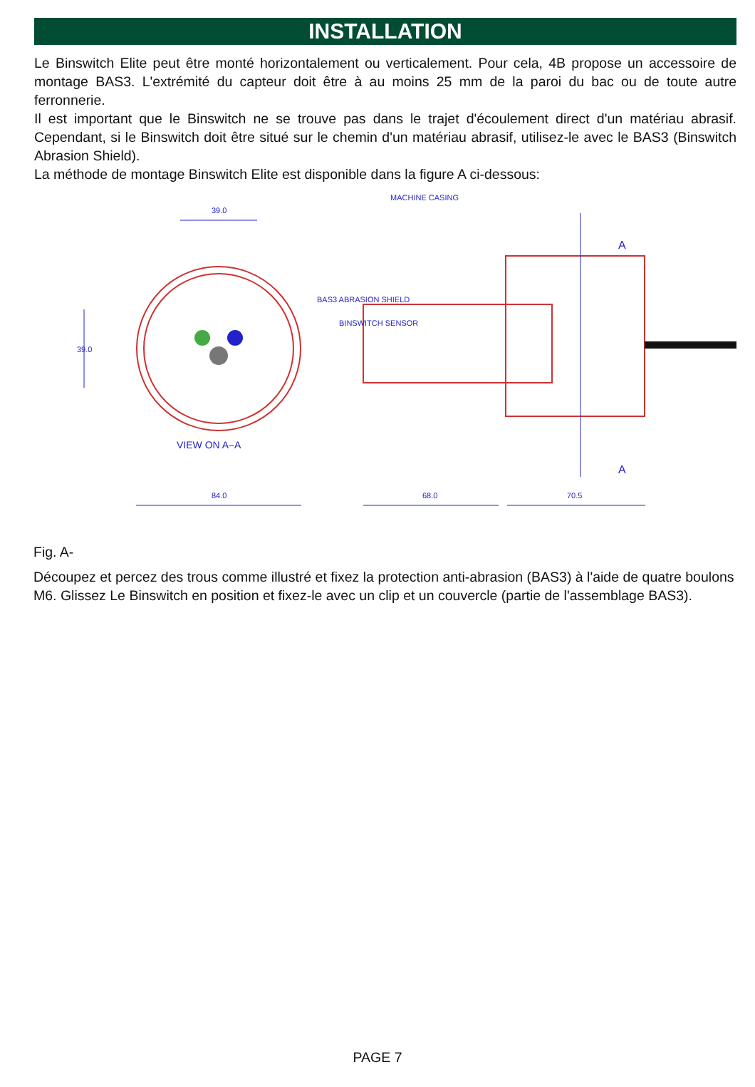INSTALLATION
Le Binswitch Elite peut être monté horizontalement ou verticalement. Pour cela, 4B propose un accessoire de montage BAS3. L'extrémité du capteur doit être à au moins 25 mm de la paroi du bac ou de toute autre ferronnerie.
Il est important que le Binswitch ne se trouve pas dans le trajet d'écoulement direct d'un matériau abrasif. Cependant, si le Binswitch doit être situé sur le chemin d'un matériau abrasif, utilisez-le avec le BAS3 (Binswitch Abrasion Shield).
La méthode de montage Binswitch Elite est disponible dans la figure A ci-dessous:
39.0
39.0
84.0
68.0
70.5
BAS3 ABRASION SHIELD
BINSWITCH SENSOR
MACHINE CASING
VIEW ON A–A
A
A
Fig. A-
Découpez et percez des trous comme illustré et fixez la protection anti-abrasion (BAS3) à l'aide de quatre boulons M6. Glissez Le Binswitch en position et fixez-le avec un clip et un couvercle (partie de l'assemblage BAS3).
PAGE 7